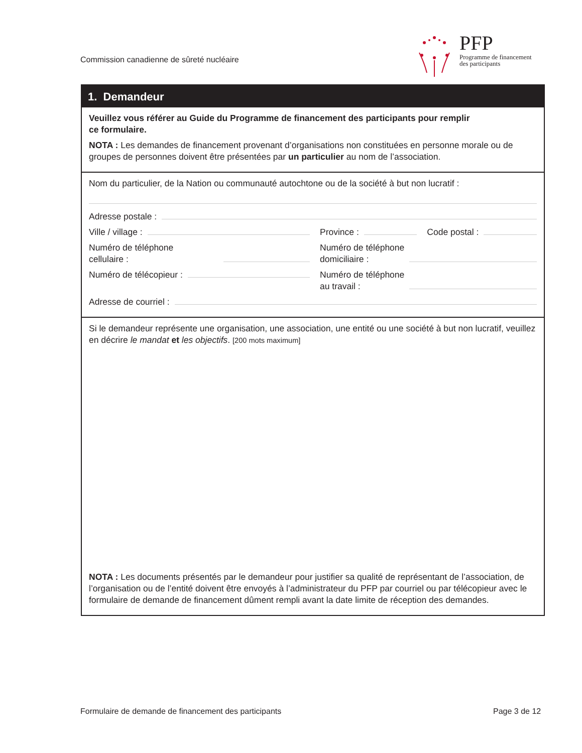Commission canadienne de sûreté nucléaire
PFP
Programme de financement
des participants
1. Demandeur
Veuillez vous référer au Guide du Programme de financement des participants pour remplir
ce formulaire.
NOTA : Les demandes de financement provenant d’organisations non constituées en personne morale ou de groupes de personnes doivent être présentées par un particulier au nom de l’association.
Nom du particulier, de la Nation ou communauté autochtone ou de la société à but non lucratif :
Adresse postale :
Ville / village :
Province : Code postal :
Numéro de téléphone
cellulaire :
Numéro de téléphone
domiciliaire :
Numéro de télécopieur :
Numéro de téléphone
au travail :
Adresse de courriel :
Si le demandeur représente une organisation, une association, une entité ou une société à but non lucratif, veuillez en décrire le mandat et les objectifs. [200 mots maximum]
NOTA : Les documents présentés par le demandeur pour justifier sa qualité de représentant de l’association, de l’organisation ou de l’entité doivent être envoyés à l’administrateur du PFP par courriel ou par télécopieur avec le formulaire de demande de financement dûment rempli avant la date limite de réception des demandes.
Formulaire de demande de financement des participants
Page 3 de 12